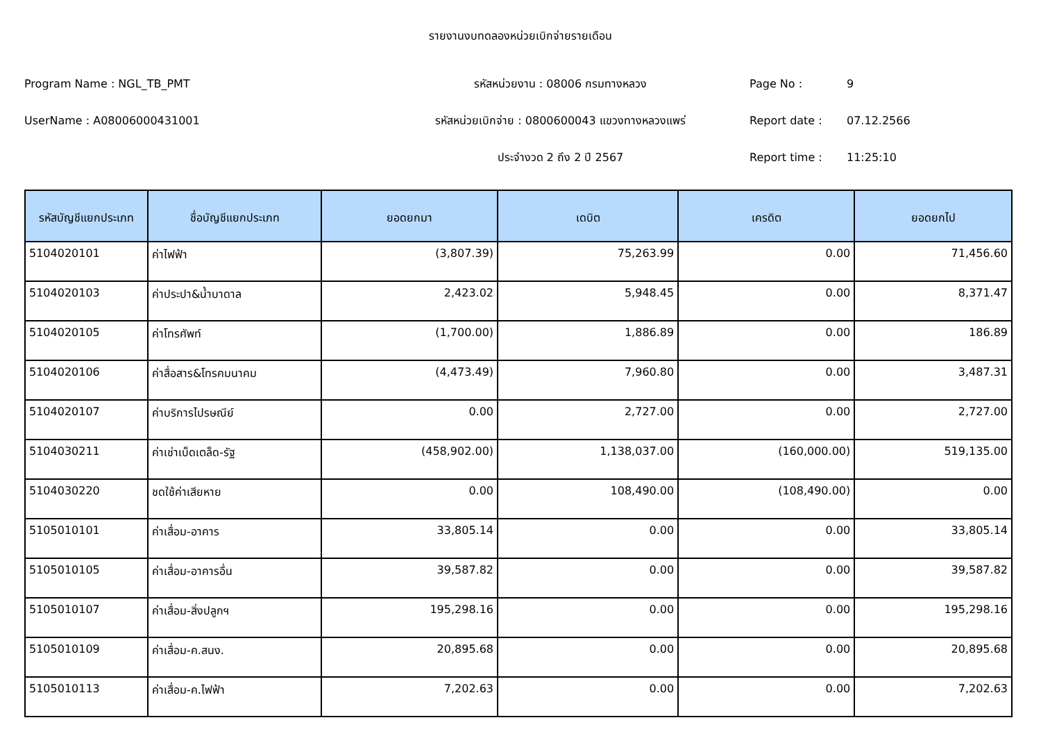รายงานงบทดลองหน่วยเบิกจ่ายรายเดือน
Program Name : NGL_TB_PMT
รหัสหน่วยงาน : 08006 กรมทางหลวง
Page No :
9
UserName : A08006000431001
รหัสหน่วยเบิกจ่าย : 0800600043 แขวงทางหลวงแพร่
Report date :
07.12.2566
ประจำงวด 2 ถึง 2 ปี 2567
Report time :
11:25:10
| รหัสบัญชีแยกประเภท | ชื่อบัญชีแยกประเภท | ยอดยกมา | เดบิต | เครดิต | ยอดยกไป |
| --- | --- | --- | --- | --- | --- |
| 5104020101 | ค่าไฟฟ้า | (3,807.39) | 75,263.99 | 0.00 | 71,456.60 |
| 5104020103 | ค่าประปา&น้ำบาดาล | 2,423.02 | 5,948.45 | 0.00 | 8,371.47 |
| 5104020105 | ค่าโทรศัพท์ | (1,700.00) | 1,886.89 | 0.00 | 186.89 |
| 5104020106 | ค่าสื่อสาร&โทรคมนาคม | (4,473.49) | 7,960.80 | 0.00 | 3,487.31 |
| 5104020107 | ค่าบริการไปรษณีย์ | 0.00 | 2,727.00 | 0.00 | 2,727.00 |
| 5104030211 | ค่าเช่าเบ็ดเตล็ด-รัฐ | (458,902.00) | 1,138,037.00 | (160,000.00) | 519,135.00 |
| 5104030220 | ชดใช้ค่าเสียหาย | 0.00 | 108,490.00 | (108,490.00) | 0.00 |
| 5105010101 | ค่าเสื่อม-อาคาร | 33,805.14 | 0.00 | 0.00 | 33,805.14 |
| 5105010105 | ค่าเสื่อม-อาคารอื่น | 39,587.82 | 0.00 | 0.00 | 39,587.82 |
| 5105010107 | ค่าเสื่อม-สิ่งปลูกฯ | 195,298.16 | 0.00 | 0.00 | 195,298.16 |
| 5105010109 | ค่าเสื่อม-ค.สนง. | 20,895.68 | 0.00 | 0.00 | 20,895.68 |
| 5105010113 | ค่าเสื่อม-ค.ไฟฟ้า | 7,202.63 | 0.00 | 0.00 | 7,202.63 |